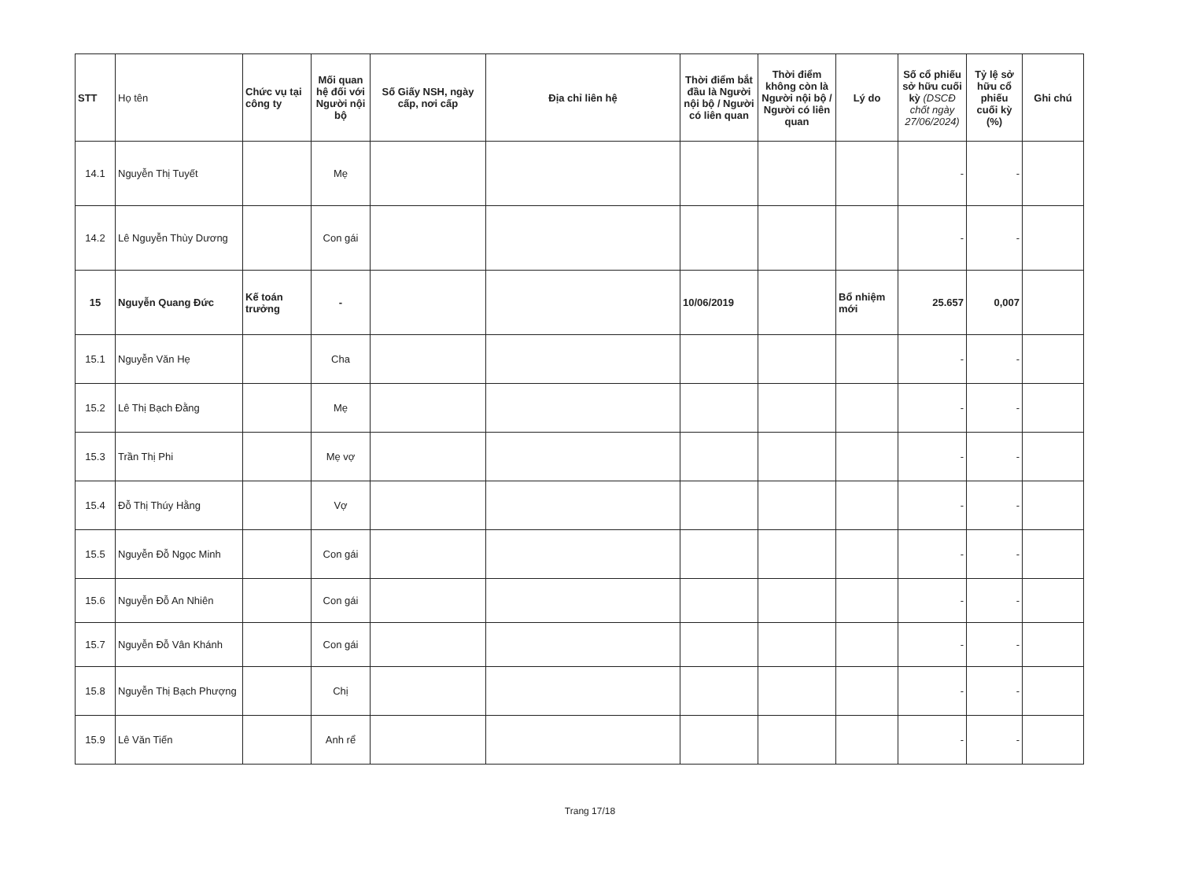| STT | Họ tên | Chức vụ tại công ty | Mối quan hệ đối với Người nội bộ | Số Giấy NSH, ngày cấp, nơi cấp | Địa chỉ liên hệ | Thời điểm bắt đầu là Người nội bộ / Người có liên quan | Thời điểm không còn là Người nội bộ / Người có liên quan | Lý do | Số cổ phiếu sở hữu cuối kỳ (DSCĐ chốt ngày 27/06/2024) | Tỷ lệ sở hữu cổ phiếu cuối kỳ (%) | Ghi chú |
| --- | --- | --- | --- | --- | --- | --- | --- | --- | --- | --- | --- |
| 14.1 | Nguyễn Thị Tuyết | | Mẹ | | | | | | - | - | |
| 14.2 | Lê Nguyễn Thùy Dương | | Con gái | | | | | | - | - | |
| 15 | Nguyễn Quang Đức | Kế toán trưởng | - | | | 10/06/2019 | | Bổ nhiệm mới | 25.657 | 0,007 | |
| 15.1 | Nguyễn Văn Hẹ | | Cha | | | | | | - | - | |
| 15.2 | Lê Thị Bạch Đằng | | Mẹ | | | | | | - | - | |
| 15.3 | Trần Thị Phi | | Mẹ vợ | | | | | | - | - | |
| 15.4 | Đỗ Thị Thúy Hằng | | Vợ | | | | | | - | - | |
| 15.5 | Nguyễn Đỗ Ngọc Minh | | Con gái | | | | | | - | - | |
| 15.6 | Nguyễn Đỗ An Nhiên | | Con gái | | | | | | - | - | |
| 15.7 | Nguyễn Đỗ Vân Khánh | | Con gái | | | | | | - | - | |
| 15.8 | Nguyễn Thị Bạch Phượng | | Chị | | | | | | - | - | |
| 15.9 | Lê Văn Tiến | | Anh rể | | | | | | - | - | |
Trang 17/18